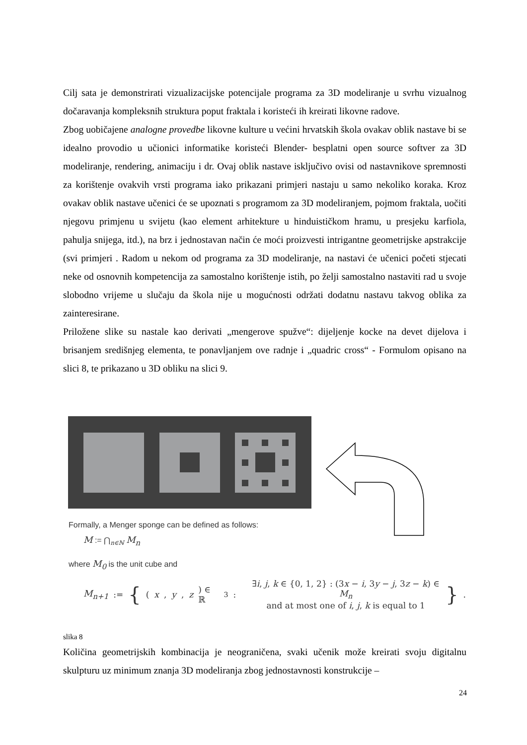Cilj sata je demonstrirati vizualizacijske potencijale programa za 3D modeliranje u svrhu vizualnog dočaravanja kompleksnih struktura poput fraktala i koristeći ih kreirati likovne radove.
Zbog uobičajene analogne provedbe likovne kulture u većini hrvatskih škola ovakav oblik nastave bi se idealno provodio u učionici informatike koristeći Blender- besplatni open source softver za 3D modeliranje, rendering, animaciju i dr. Ovaj oblik nastave isključivo ovisi od nastavnikove spremnosti za korištenje ovakvih vrsti programa iako prikazani primjeri nastaju u samo nekoliko koraka. Kroz ovakav oblik nastave učenici će se upoznati s programom za 3D modeliranjem, pojmom fraktala, uočiti njegovu primjenu u svijetu (kao element arhitekture u hinduističkom hramu, u presjeku karfiola, pahulja snijega, itd.), na brz i jednostavan način će moći proizvesti intrigantne geometrijske apstrakcije (svi primjeri . Radom u nekom od programa za 3D modeliranje, na nastavi će učenici početi stjecati neke od osnovnih kompetencija za samostalno korištenje istih, po želji samostalno nastaviti rad u svoje slobodno vrijeme u slučaju da škola nije u mogućnosti održati dodatnu nastavu takvog oblika za zainteresirane.
Priložene slike su nastale kao derivati „mengerove spužve“: dijeljenje kocke na devet dijelova i brisanjem središnjeg elementa, te ponavljanjem ove radnje i „quadric cross“ - Formulom opisano na slici 8, te prikazano u 3D obliku na slici 9.
Formally, a Menger sponge can be defined as follows:
M := ⋂<sub>n∈ℕ</sub> M<sub>n</sub>
where M<sub>0</sub> is the unit cube and
M<sub>n+1</sub> := { (x, y, z) ∈ ℝ<sup>3</sup> : ∃i, j, k ∈ {0, 1, 2} : (3x − i, 3y − j, 3z − k) ∈ M<sub>n</sub>
and at most one of i, j, k is equal to 1 }.
slika 8
Količina geometrijskih kombinacija je neograničena, svaki učenik može kreirati svoju digitalnu skulpturu uz minimum znanja 3D modeliranja zbog jednostavnosti konstrukcije –
24